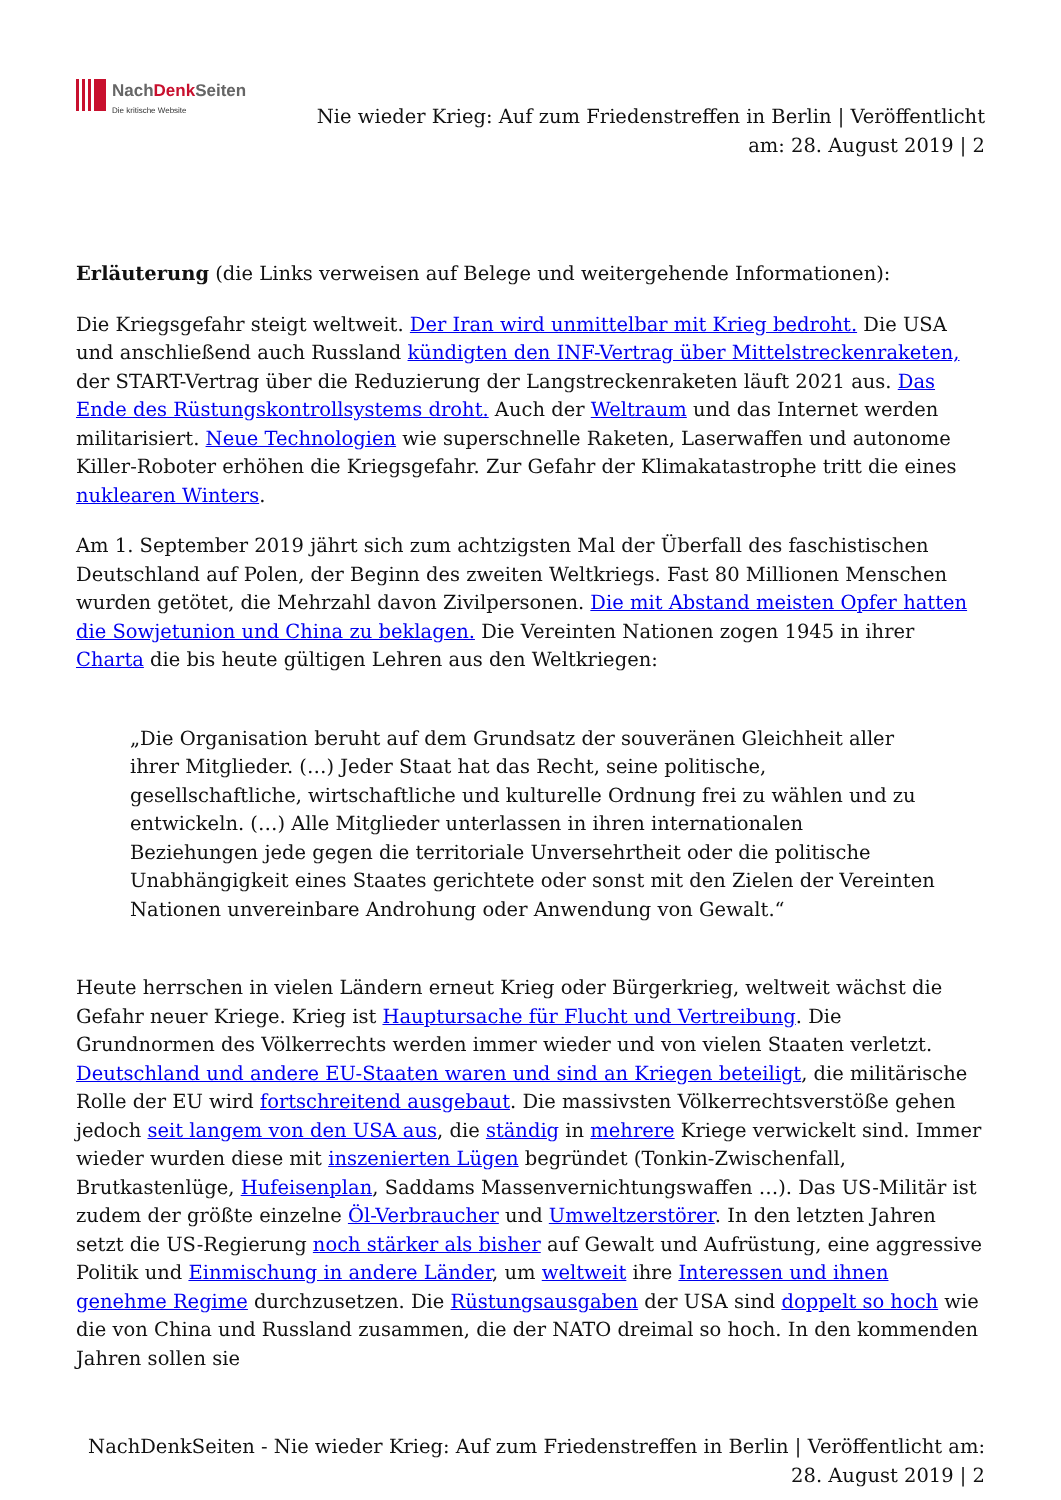NachDenk Seiten
Die kritische Website
Nie wieder Krieg: Auf zum Friedenstreffen in Berlin | Veröffentlicht
am: 28. August 2019 | 2
Erläuterung (die Links verweisen auf Belege und weitergehende Informationen):
Die Kriegsgefahr steigt weltweit. Der Iran wird unmittelbar mit Krieg bedroht. Die USA und anschließend auch Russland kündigten den INF-Vertrag über Mittelstreckenraketen, der START-Vertrag über die Reduzierung der Langstreckenraketen läuft 2021 aus. Das Ende des Rüstungskontrollsystems droht. Auch der Weltraum und das Internet werden militarisiert. Neue Technologien wie superschnelle Raketen, Laserwaffen und autonome Killer-Roboter erhöhen die Kriegsgefahr. Zur Gefahr der Klimakatastrophe tritt die eines nuklearen Winters.
Am 1. September 2019 jährt sich zum achtzigsten Mal der Überfall des faschistischen Deutschland auf Polen, der Beginn des zweiten Weltkriegs. Fast 80 Millionen Menschen wurden getötet, die Mehrzahl davon Zivilpersonen. Die mit Abstand meisten Opfer hatten die Sowjetunion und China zu beklagen. Die Vereinten Nationen zogen 1945 in ihrer Charta die bis heute gültigen Lehren aus den Weltkriegen:
„Die Organisation beruht auf dem Grundsatz der souveränen Gleichheit aller ihrer Mitglieder. (…) Jeder Staat hat das Recht, seine politische, gesellschaftliche, wirtschaftliche und kulturelle Ordnung frei zu wählen und zu entwickeln. (…) Alle Mitglieder unterlassen in ihren internationalen Beziehungen jede gegen die territoriale Unversehrtheit oder die politische Unabhängigkeit eines Staates gerichtete oder sonst mit den Zielen der Vereinten Nationen unvereinbare Androhung oder Anwendung von Gewalt.“
Heute herrschen in vielen Ländern erneut Krieg oder Bürgerkrieg, weltweit wächst die Gefahr neuer Kriege. Krieg ist Hauptursache für Flucht und Vertreibung. Die Grundnormen des Völkerrechts werden immer wieder und von vielen Staaten verletzt. Deutschland und andere EU-Staaten waren und sind an Kriegen beteiligt, die militärische Rolle der EU wird fortschreitend ausgebaut. Die massivsten Völkerrechtsverstöße gehen jedoch seit langem von den USA aus, die ständig in mehrere Kriege verwickelt sind. Immer wieder wurden diese mit inszenierten Lügen begründet (Tonkin-Zwischenfall, Brutkastenlüge, Hufeisenplan, Saddams Massenvernichtungswaffen …). Das US-Militär ist zudem der größte einzelne Öl-Verbraucher und Umweltzerstörer. In den letzten Jahren setzt die US-Regierung noch stärker als bisher auf Gewalt und Aufrüstung, eine aggressive Politik und Einmischung in andere Länder, um weltweit ihre Interessen und ihnen genehme Regime durchzusetzen. Die Rüstungsausgaben der USA sind doppelt so hoch wie die von China und Russland zusammen, die der NATO dreimal so hoch. In den kommenden Jahren sollen sie
NachDenkSeiten - Nie wieder Krieg: Auf zum Friedenstreffen in Berlin | Veröffentlicht am:
28. August 2019 | 2